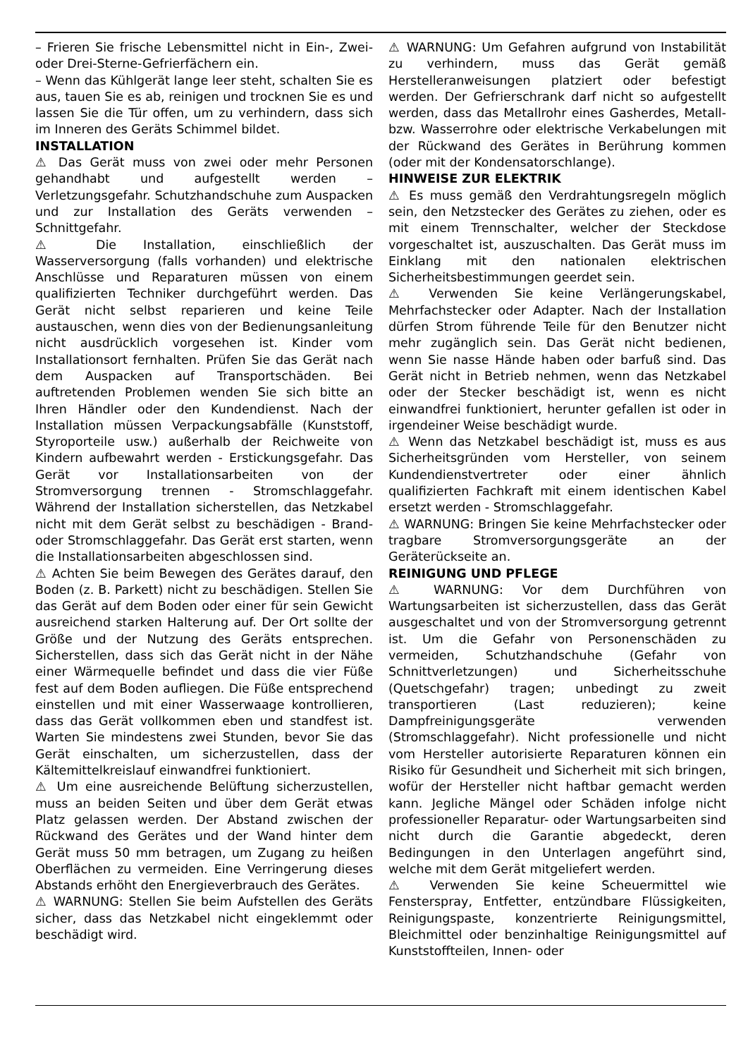– Frieren Sie frische Lebensmittel nicht in Ein-, Zwei- oder Drei-Sterne-Gefrierfächern ein.
– Wenn das Kühlgerät lange leer steht, schalten Sie es aus, tauen Sie es ab, reinigen und trocknen Sie es und lassen Sie die Tür offen, um zu verhindern, dass sich im Inneren des Geräts Schimmel bildet.
INSTALLATION
⚠ Das Gerät muss von zwei oder mehr Personen gehandhabt und aufgestellt werden – Verletzungsgefahr. Schutzhandschuhe zum Auspacken und zur Installation des Geräts verwenden – Schnittgefahr.
⚠ Die Installation, einschließlich der Wasserversorgung (falls vorhanden) und elektrische Anschlüsse und Reparaturen müssen von einem qualifizierten Techniker durchgeführt werden. Das Gerät nicht selbst reparieren und keine Teile austauschen, wenn dies von der Bedienungsanleitung nicht ausdrücklich vorgesehen ist. Kinder vom Installationsort fernhalten. Prüfen Sie das Gerät nach dem Auspacken auf Transportschäden. Bei auftretenden Problemen wenden Sie sich bitte an Ihren Händler oder den Kundendienst. Nach der Installation müssen Verpackungsabfälle (Kunststoff, Styroporteile usw.) außerhalb der Reichweite von Kindern aufbewahrt werden - Erstickungsgefahr. Das Gerät vor Installationsarbeiten von der Stromversorgung trennen - Stromschlaggefahr. Während der Installation sicherstellen, das Netzkabel nicht mit dem Gerät selbst zu beschädigen - Brand- oder Stromschlaggefahr. Das Gerät erst starten, wenn die Installationsarbeiten abgeschlossen sind.
⚠ Achten Sie beim Bewegen des Gerätes darauf, den Boden (z. B. Parkett) nicht zu beschädigen. Stellen Sie das Gerät auf dem Boden oder einer für sein Gewicht ausreichend starken Halterung auf. Der Ort sollte der Größe und der Nutzung des Geräts entsprechen. Sicherstellen, dass sich das Gerät nicht in der Nähe einer Wärmequelle befindet und dass die vier Füße fest auf dem Boden aufliegen. Die Füße entsprechend einstellen und mit einer Wasserwaage kontrollieren, dass das Gerät vollkommen eben und standfest ist. Warten Sie mindestens zwei Stunden, bevor Sie das Gerät einschalten, um sicherzustellen, dass der Kältemittelkreislauf einwandfrei funktioniert.
⚠ Um eine ausreichende Belüftung sicherzustellen, muss an beiden Seiten und über dem Gerät etwas Platz gelassen werden. Der Abstand zwischen der Rückwand des Gerätes und der Wand hinter dem Gerät muss 50 mm betragen, um Zugang zu heißen Oberflächen zu vermeiden. Eine Verringerung dieses Abstands erhöht den Energieverbrauch des Gerätes.
⚠ WARNUNG: Stellen Sie beim Aufstellen des Geräts sicher, dass das Netzkabel nicht eingeklemmt oder beschädigt wird.
⚠ WARNUNG: Um Gefahren aufgrund von Instabilität zu verhindern, muss das Gerät gemäß Herstelleranweisungen platziert oder befestigt werden. Der Gefrierschrank darf nicht so aufgestellt werden, dass das Metallrohr eines Gasherdes, Metall- bzw. Wasserrohre oder elektrische Verkabelungen mit der Rückwand des Gerätes in Berührung kommen (oder mit der Kondensatorschlange).
HINWEISE ZUR ELEKTRIK
⚠ Es muss gemäß den Verdrahtungsregeln möglich sein, den Netzstecker des Gerätes zu ziehen, oder es mit einem Trennschalter, welcher der Steckdose vorgeschaltet ist, auszuschalten. Das Gerät muss im Einklang mit den nationalen elektrischen Sicherheitsbestimmungen geerdet sein.
⚠ Verwenden Sie keine Verlängerungskabel, Mehrfachstecker oder Adapter. Nach der Installation dürfen Strom führende Teile für den Benutzer nicht mehr zugänglich sein. Das Gerät nicht bedienen, wenn Sie nasse Hände haben oder barfuß sind. Das Gerät nicht in Betrieb nehmen, wenn das Netzkabel oder der Stecker beschädigt ist, wenn es nicht einwandfrei funktioniert, herunter gefallen ist oder in irgendeiner Weise beschädigt wurde.
⚠ Wenn das Netzkabel beschädigt ist, muss es aus Sicherheitsgründen vom Hersteller, von seinem Kundendienstvertreter oder einer ähnlich qualifizierten Fachkraft mit einem identischen Kabel ersetzt werden - Stromschlaggefahr.
⚠ WARNUNG: Bringen Sie keine Mehrfachstecker oder tragbare Stromversorgungsgeräte an der Geräterückseite an.
REINIGUNG UND PFLEGE
⚠ WARNUNG: Vor dem Durchführen von Wartungsarbeiten ist sicherzustellen, dass das Gerät ausgeschaltet und von der Stromversorgung getrennt ist. Um die Gefahr von Personenschäden zu vermeiden, Schutzhandschuhe (Gefahr von Schnittverletzungen) und Sicherheitsschuhe (Quetschgefahr) tragen; unbedingt zu zweit transportieren (Last reduzieren); keine Dampfreinigungsgeräte verwenden (Stromschlaggefahr). Nicht professionelle und nicht vom Hersteller autorisierte Reparaturen können ein Risiko für Gesundheit und Sicherheit mit sich bringen, wofür der Hersteller nicht haftbar gemacht werden kann. Jegliche Mängel oder Schäden infolge nicht professioneller Reparatur- oder Wartungsarbeiten sind nicht durch die Garantie abgedeckt, deren Bedingungen in den Unterlagen angeführt sind, welche mit dem Gerät mitgeliefert werden.
⚠ Verwenden Sie keine Scheuermittel wie Fensterspray, Entfetter, entzündbare Flüssigkeiten, Reinigungspaste, konzentrierte Reinigungsmittel, Bleichmittel oder benzinhaltige Reinigungsmittel auf Kunststoffteilen, Innen- oder